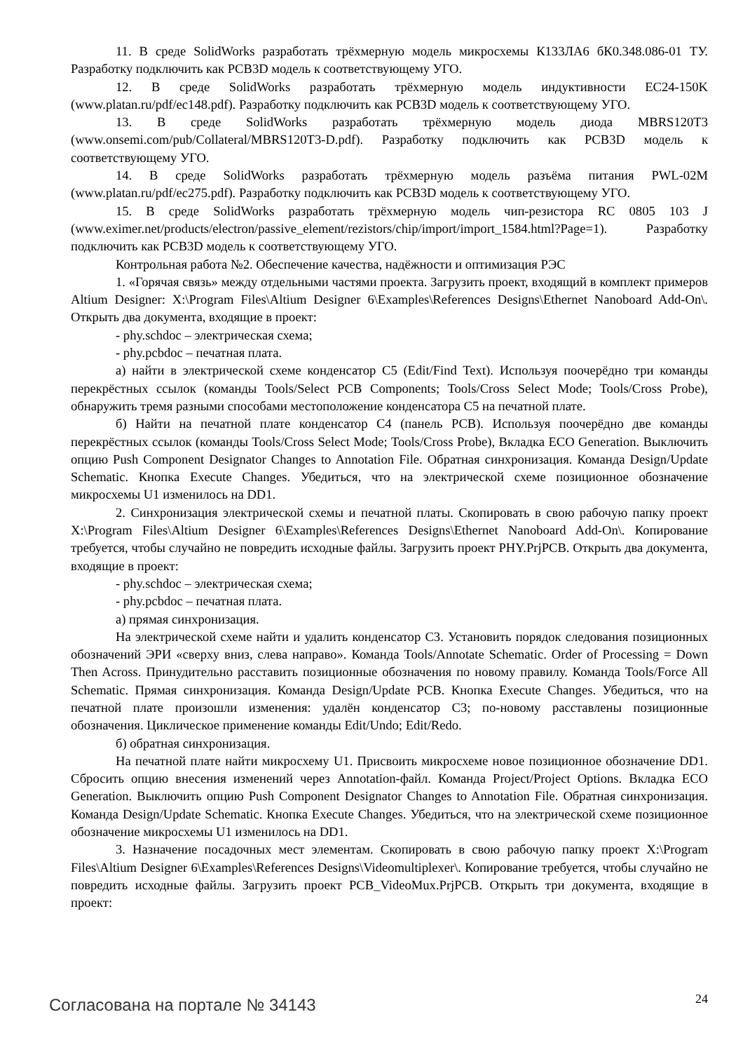11. В среде SolidWorks разработать трёхмерную модель микросхемы К133ЛА6 бК0.348.086-01 ТУ. Разработку подключить как PCB3D модель к соответствующему УГО.
12. В среде SolidWorks разработать трёхмерную модель индуктивности EC24-150K (www.platan.ru/pdf/ec148.pdf). Разработку подключить как PCB3D модель к соответствующему УГО.
13. В среде SolidWorks разработать трёхмерную модель диода MBRS120T3 (www.onsemi.com/pub/Collateral/MBRS120T3-D.pdf). Разработку подключить как PCB3D модель к соответствующему УГО.
14. В среде SolidWorks разработать трёхмерную модель разъёма питания PWL-02M (www.platan.ru/pdf/ec275.pdf). Разработку подключить как PCB3D модель к соответствующему УГО.
15. В среде SolidWorks разработать трёхмерную модель чип-резистора RC 0805 103 J (www.eximer.net/products/electron/passive_element/rezistors/chip/import/import_1584.html?Page=1). Разработку подключить как PCB3D модель к соответствующему УГО.
Контрольная работа №2. Обеспечение качества, надёжности и оптимизация РЭС
1. «Горячая связь» между отдельными частями проекта. Загрузить проект, входящий в комплект примеров Altium Designer: X:\Program Files\Altium Designer 6\Examples\References Designs\Ethernet Nanoboard Add-On\. Открыть два документа, входящие в проект:
- phy.schdoc – электрическая схема;
- phy.pcbdoc – печатная плата.
а) найти в электрической схеме конденсатор С5 (Edit/Find Text). Используя поочерёдно три команды перекрёстных ссылок (команды Tools/Select PCB Components; Tools/Cross Select Mode; Tools/Cross Probe), обнаружить тремя разными способами местоположение конденсатора С5 на печатной плате.
б) Найти на печатной плате конденсатор С4 (панель PCB). Используя поочерёдно две команды перекрёстных ссылок (команды Tools/Cross Select Mode; Tools/Cross Probe), Вкладка ECO Generation. Выключить опцию Push Component Designator Changes to Annotation File. Обратная синхронизация. Команда Design/Update Schematic. Кнопка Execute Changes. Убедиться, что на электрической схеме позиционное обозначение микросхемы U1 изменилось на DD1.
2. Синхронизация электрической схемы и печатной платы. Скопировать в свою рабочую папку проект X:\Program Files\Altium Designer 6\Examples\References Designs\Ethernet Nanoboard Add-On\. Копирование требуется, чтобы случайно не повредить исходные файлы. Загрузить проект PHY.PrjPCB. Открыть два документа, входящие в проект:
- phy.schdoc – электрическая схема;
- phy.pcbdoc – печатная плата.
а) прямая синхронизация.
На электрической схеме найти и удалить конденсатор С3. Установить порядок следования позиционных обозначений ЭРИ «сверху вниз, слева направо». Команда Tools/Annotate Schematic. Order of Processing = Down Then Across. Принудительно расставить позиционные обозначения по новому правилу. Команда Tools/Force All Schematic. Прямая синхронизация. Команда Design/Update PCB. Кнопка Execute Changes. Убедиться, что на печатной плате произошли изменения: удалён конденсатор С3; по-новому расставлены позиционные обозначения. Циклическое применение команды Edit/Undo; Edit/Redo.
б) обратная синхронизация.
На печатной плате найти микросхему U1. Присвоить микросхеме новое позиционное обозначение DD1. Сбросить опцию внесения изменений через Annotation-файл. Команда Project/Project Options. Вкладка ECO Generation. Выключить опцию Push Component Designator Changes to Annotation File. Обратная синхронизация. Команда Design/Update Schematic. Кнопка Execute Changes. Убедиться, что на электрической схеме позиционное обозначение микросхемы U1 изменилось на DD1.
3. Назначение посадочных мест элементам. Скопировать в свою рабочую папку проект X:\Program Files\Altium Designer 6\Examples\References Designs\Videomultiplexer\. Копирование требуется, чтобы случайно не повредить исходные файлы. Загрузить проект PCB_VideoMux.PrjPCB. Открыть три документа, входящие в проект:
Согласована на портале № 34143 24